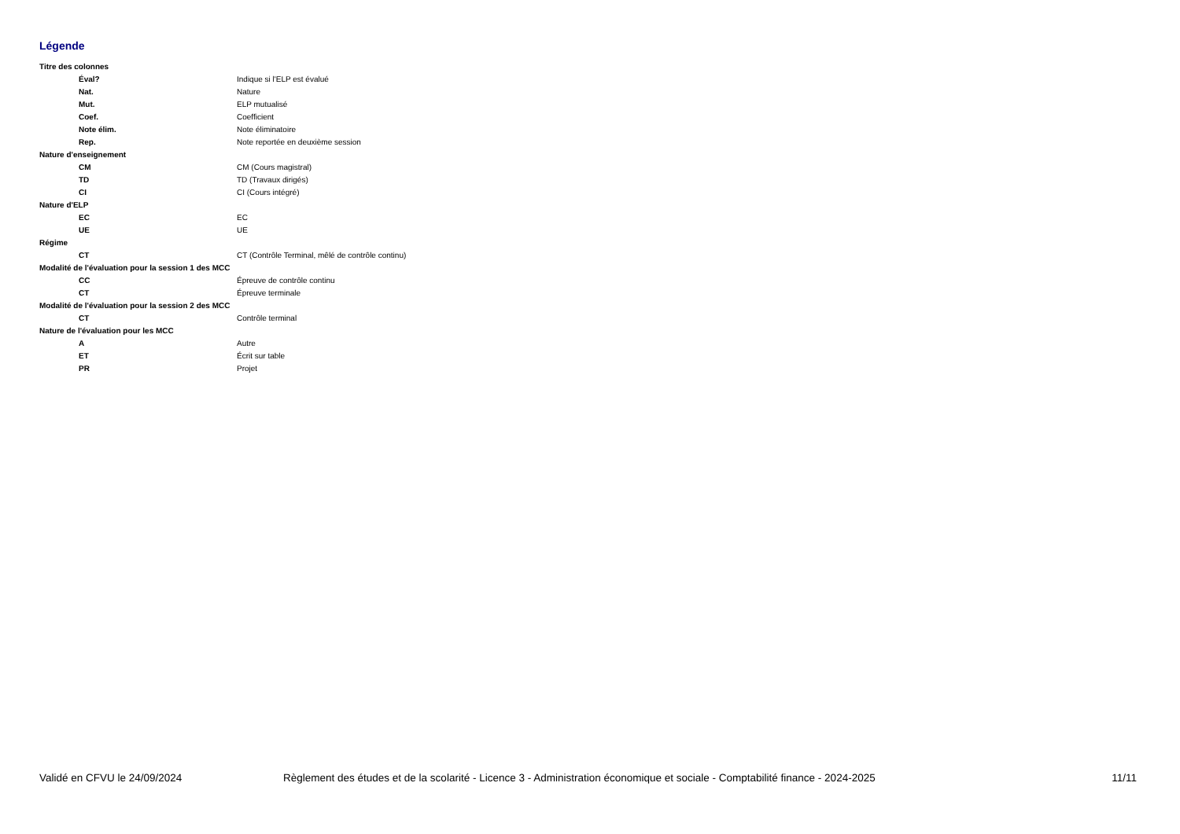Légende
| Titre des colonnes | |
| Éval? | Indique si l'ELP est évalué |
| Nat. | Nature |
| Mut. | ELP mutualisé |
| Coef. | Coefficient |
| Note élim. | Note éliminatoire |
| Rep. | Note reportée en deuxième session |
| Nature d'enseignement | |
| CM | CM (Cours magistral) |
| TD | TD (Travaux dirigés) |
| CI | CI (Cours intégré) |
| Nature d'ELP | |
| EC | EC |
| UE | UE |
| Régime | |
| CT | CT (Contrôle Terminal, mêlé de contrôle continu) |
| Modalité de l'évaluation pour la session 1 des MCC | |
| CC | Épreuve de contrôle continu |
| CT | Épreuve terminale |
| Modalité de l'évaluation pour la session 2 des MCC | |
| CT | Contrôle terminal |
| Nature de l'évaluation pour les MCC | |
| A | Autre |
| ET | Écrit sur table |
| PR | Projet |
Validé en CFVU le 24/09/2024 Règlement des études et de la scolarité - Licence 3 - Administration économique et sociale - Comptabilité finance - 2024-2025 11/11